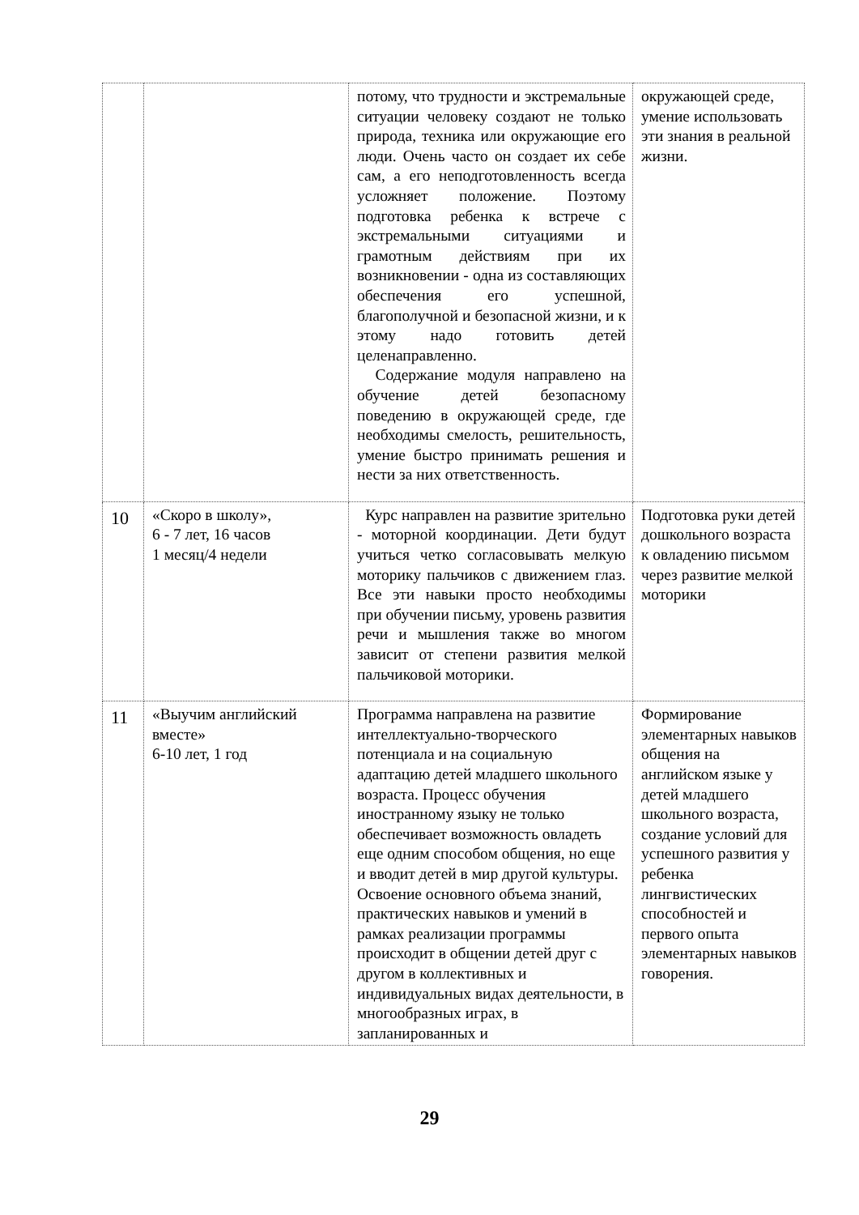| | | потому, что трудности и экстремальные ситуации человеку создают не только природа, техника или окружающие его люди. Очень часто он создает их себе сам, а его неподготовленность всегда усложняет положение. Поэтому подготовка ребенка к встрече с экстремальными ситуациями и грамотным действиям при их возникновении - одна из составляющих обеспечения его успешной, благополучной и безопасной жизни, и к этому надо готовить детей целенаправленно. Содержание модуля направлено на обучение детей безопасному поведению в окружающей среде, где необходимы смелость, решительность, умение быстро принимать решения и нести за них ответственность. | окружающей среде, умение использовать эти знания в реальной жизни. |
| 10 | «Скоро в школу», 6 - 7 лет, 16 часов 1 месяц/4 недели | Курс направлен на развитие зрительно - моторной координации. Дети будут учиться четко согласовывать мелкую моторику пальчиков с движением глаз. Все эти навыки просто необходимы при обучении письму, уровень развития речи и мышления также во многом зависит от степени развития мелкой пальчиковой моторики. | Подготовка руки детей дошкольного возраста к овладению письмом через развитие мелкой моторики |
| 11 | «Выучим английский вместе» 6-10 лет, 1 год | Программа направлена на развитие интеллектуально-творческого потенциала и на социальную адаптацию детей младшего школьного возраста. Процесс обучения иностранному языку не только обеспечивает возможность овладеть еще одним способом общения, но еще и вводит детей в мир другой культуры. Освоение основного объема знаний, практических навыков и умений в рамках реализации программы происходит в общении детей друг с другом в коллективных и индивидуальных видах деятельности, в многообразных играх, в запланированных и | Формирование элементарных навыков общения на английском языке у детей младшего школьного возраста, создание условий для успешного развития у ребенка лингвистических способностей и первого опыта элементарных навыков говорения. |
29